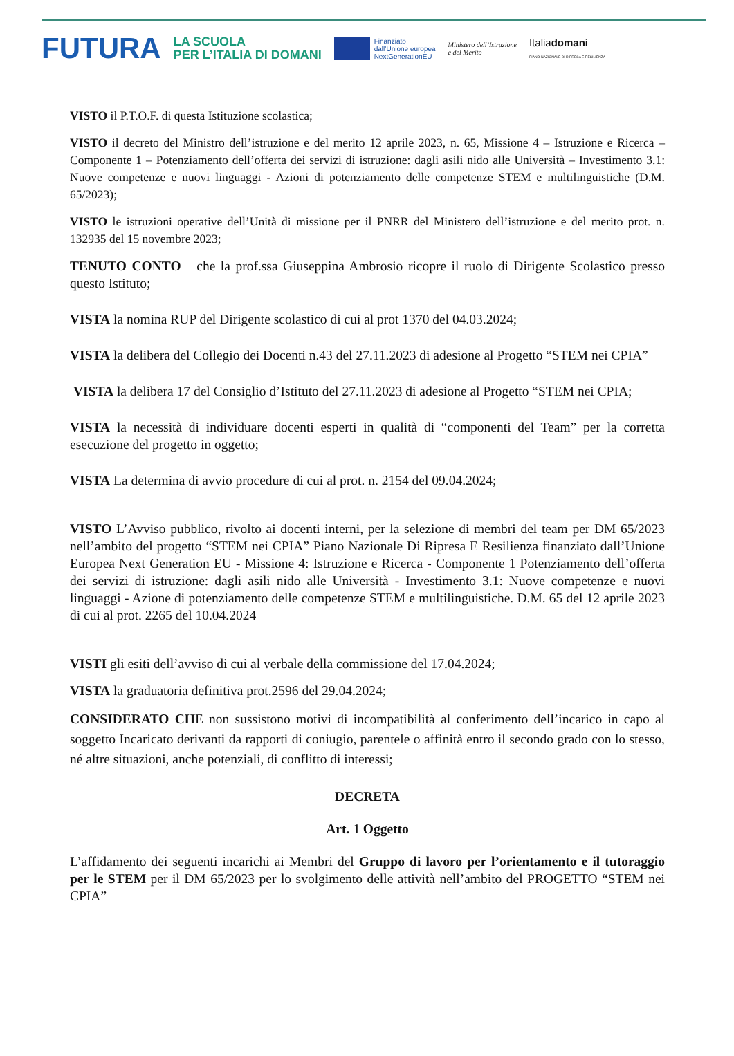FUTURA
LA SCUOLA
PER L’ITALIA DI DOMANI
Finanziato
dall’Unione europea
NextGenerationEU
Ministero dell’Istruzione
e del Merito
Italiadomani
PIANO NAZIONALE DI RIPRESA E RESILIENZA
VISTO il P.T.O.F. di questa Istituzione scolastica;
VISTO il decreto del Ministro dell’istruzione e del merito 12 aprile 2023, n. 65, Missione 4 – Istruzione e Ricerca – Componente 1 – Potenziamento dell’offerta dei servizi di istruzione: dagli asili nido alle Università – Investimento 3.1: Nuove competenze e nuovi linguaggi - Azioni di potenziamento delle competenze STEM e multilinguistiche (D.M. 65/2023);
VISTO le istruzioni operative dell’Unità di missione per il PNRR del Ministero dell’istruzione e del merito prot. n. 132935 del 15 novembre 2023;
TENUTO CONTO che la prof.ssa Giuseppina Ambrosio ricopre il ruolo di Dirigente Scolastico presso questo Istituto;
VISTA la nomina RUP del Dirigente scolastico di cui al prot 1370 del 04.03.2024;
VISTA la delibera del Collegio dei Docenti n.43 del 27.11.2023 di adesione al Progetto “STEM nei CPIA”
VISTA la delibera 17 del Consiglio d’Istituto del 27.11.2023 di adesione al Progetto “STEM nei CPIA;
VISTA la necessità di individuare docenti esperti in qualità di “componenti del Team” per la corretta esecuzione del progetto in oggetto;
VISTA La determina di avvio procedure di cui al prot. n. 2154 del 09.04.2024;
VISTO L’Avviso pubblico, rivolto ai docenti interni, per la selezione di membri del team per DM 65/2023 nell’ambito del progetto “STEM nei CPIA” Piano Nazionale Di Ripresa E Resilienza finanziato dall’Unione Europea Next Generation EU - Missione 4: Istruzione e Ricerca - Componente 1 Potenziamento dell’offerta dei servizi di istruzione: dagli asili nido alle Università - Investimento 3.1: Nuove competenze e nuovi linguaggi - Azione di potenziamento delle competenze STEM e multilinguistiche. D.M. 65 del 12 aprile 2023 di cui al prot. 2265 del 10.04.2024
VISTI gli esiti dell’avviso di cui al verbale della commissione del 17.04.2024;
VISTA la graduatoria definitiva prot.2596 del 29.04.2024;
CONSIDERATO CHE non sussistono motivi di incompatibilità al conferimento dell’incarico in capo al soggetto Incaricato derivanti da rapporti di coniugio, parentele o affinità entro il secondo grado con lo stesso, né altre situazioni, anche potenziali, di conflitto di interessi;
DECRETA
Art. 1 Oggetto
L’affidamento dei seguenti incarichi ai Membri del Gruppo di lavoro per l’orientamento e il tutoraggio per le STEM per il DM 65/2023 per lo svolgimento delle attività nell’ambito del PROGETTO “STEM nei CPIA”